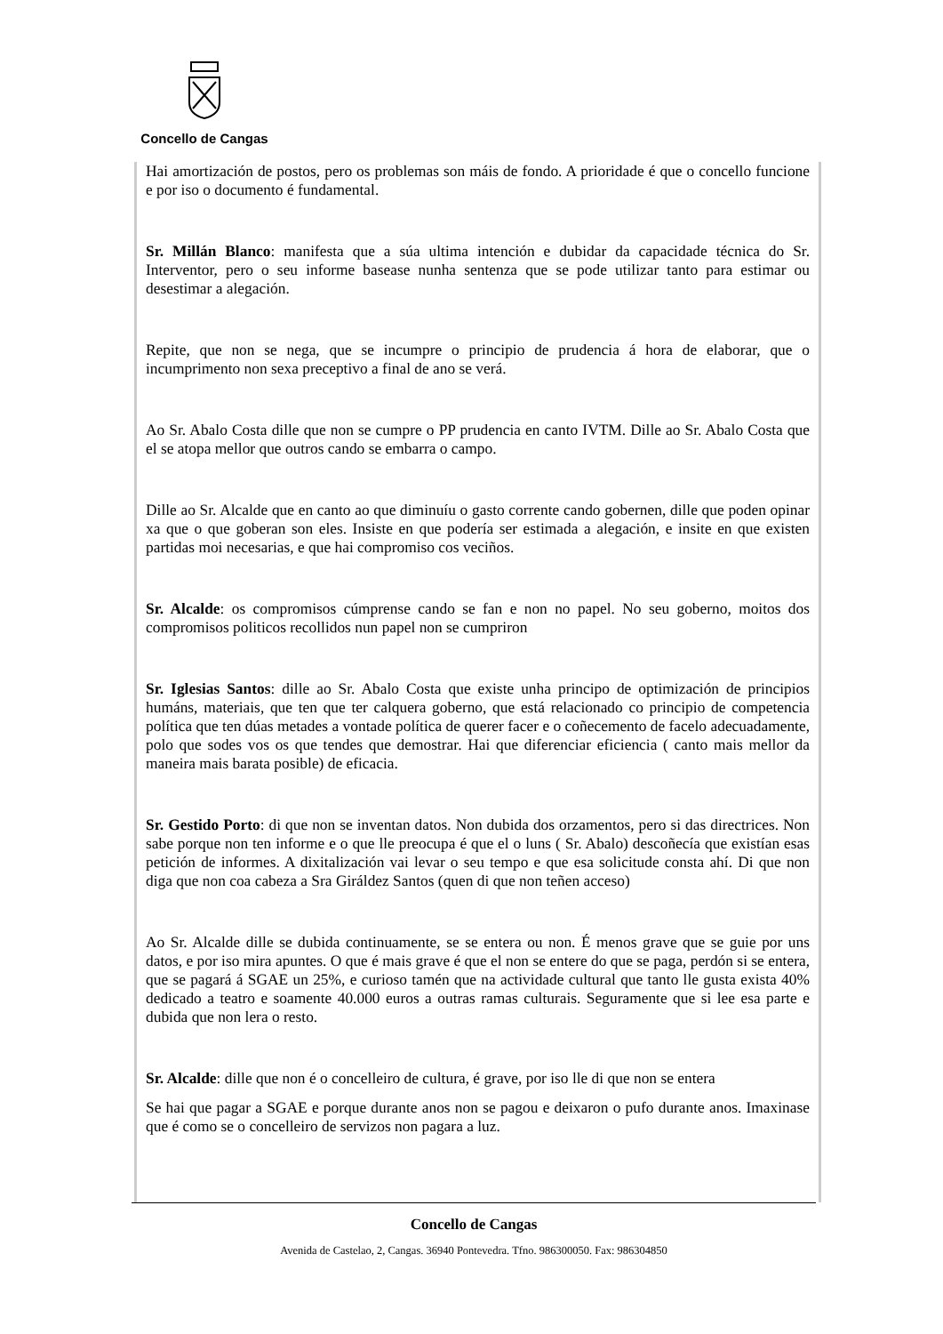Concello de Cangas
Hai amortización de postos, pero os problemas son máis de fondo. A prioridade é que o concello funcione e por iso o documento é fundamental.
Sr. Millán Blanco: manifesta que a súa ultima intención e dubidar da capacidade técnica do Sr. Interventor, pero o seu informe basease nunha sentenza que se pode utilizar tanto para estimar ou desestimar a alegación.
Repite, que non se nega, que se incumpre o principio de prudencia á hora de elaborar, que o incumprimento non sexa preceptivo a final de ano se verá.
Ao Sr. Abalo Costa dille que non se cumpre o PP prudencia en canto IVTM. Dille ao Sr. Abalo Costa que el se atopa mellor que outros cando se embarra o campo.
Dille ao Sr. Alcalde que en canto ao que diminuíu o gasto corrente cando gobernen, dille que poden opinar xa que o que goberan son eles. Insiste en que podería ser estimada a alegación, e insite en que existen partidas moi necesarias, e que hai compromiso cos veciños.
Sr. Alcalde: os compromisos cúmprense cando se fan e non no papel. No seu goberno, moitos dos compromisos politicos recollidos nun papel non se cumpriron
Sr. Iglesias Santos: dille ao Sr. Abalo Costa que existe unha principo de optimización de principios humáns, materiais, que ten que ter calquera goberno, que está relacionado co principio de competencia política que ten dúas metades a vontade política de querer facer e o coñecemento de facelo adecuadamente, polo que sodes vos os que tendes que demostrar. Hai que diferenciar eficiencia ( canto mais mellor da maneira mais barata posible) de eficacia.
Sr. Gestido Porto: di que non se inventan datos. Non dubida dos orzamentos, pero si das directrices. Non sabe porque non ten informe e o que lle preocupa é que el o luns ( Sr. Abalo) descoñecía que existían esas petición de informes. A dixitalización vai levar o seu tempo e que esa solicitude consta ahí. Di que non diga que non coa cabeza a Sra Giráldez Santos (quen di que non teñen acceso)
Ao Sr. Alcalde dille se dubida continuamente, se se entera ou non. É menos grave que se guie por uns datos, e por iso mira apuntes. O que é mais grave é que el non se entere do que se paga, perdón si se entera, que se pagará á SGAE un 25%, e curioso tamén que na actividade cultural que tanto lle gusta exista 40% dedicado a teatro e soamente 40.000 euros a outras ramas culturais. Seguramente que si lee esa parte e dubida que non lera o resto.
Sr. Alcalde: dille que non é o concelleiro de cultura, é grave, por iso lle di que non se entera
Se hai que pagar a SGAE e porque durante anos non se pagou e deixaron o pufo durante anos. Imaxinase que é como se o concelleiro de servizos non pagara a luz.
Concello de Cangas
Avenida de Castelao, 2, Cangas. 36940 Pontevedra. Tfno. 986300050. Fax: 986304850